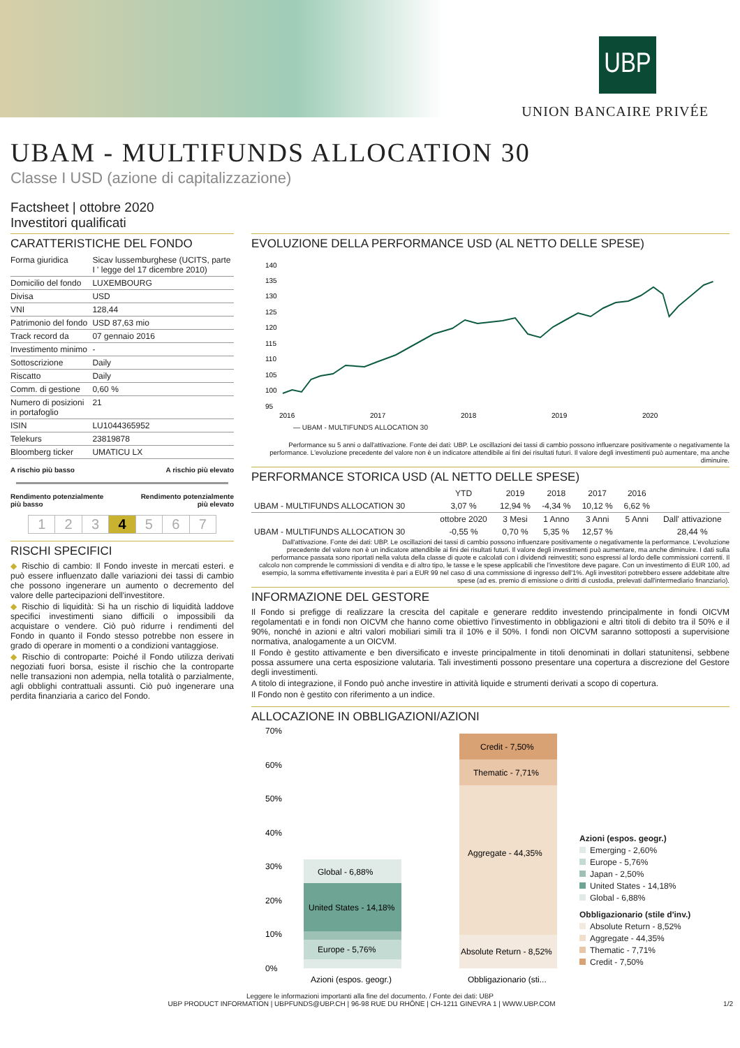UBP
UNION BANCAIRE PRIVÉE
UBAM - MULTIFUNDS ALLOCATION 30
Classe I USD (azione di capitalizzazione)
Factsheet | ottobre 2020
Investitori qualificati
CARATTERISTICHE DEL FONDO
| Forma giuridica | Sicav lussemburghese (UCITS, parte I ' legge del 17 dicembre 2010) |
| Domicilio del fondo | LUXEMBOURG |
| Divisa | USD |
| VNI | 128,44 |
| Patrimonio del fondo | USD 87,63 mio |
| Track record da | 07 gennaio 2016 |
| Investimento minimo | - |
| Sottoscrizione | Daily |
| Riscatto | Daily |
| Comm. di gestione | 0,60 % |
| Numero di posizioni in portafoglio | 21 |
| ISIN | LU1044365952 |
| Telekurs | 23819878 |
| Bloomberg ticker | UMATICU LX |
A rischio più basso A rischio più elevato
Rendimento potenzialmente
più basso Rendimento potenzialmente
più elevato
| 1 | 2 | 3 | 4 | 5 | 6 | 7 |
RISCHI SPECIFICI
◆ Rischio di cambio: Il Fondo investe in mercati esteri. e può essere influenzato dalle variazioni dei tassi di cambio che possono ingenerare un aumento o decremento del valore delle partecipazioni dell'investitore.
◆ Rischio di liquidità: Si ha un rischio di liquidità laddove specifici investimenti siano difficili o impossibili da acquistare o vendere. Ciò può ridurre i rendimenti del Fondo in quanto il Fondo stesso potrebbe non essere in grado di operare in momenti o a condizioni vantaggiose.
◆ Rischio di controparte: Poiché il Fondo utilizza derivati negoziati fuori borsa, esiste il rischio che la controparte nelle transazioni non adempia, nella totalità o parzialmente, agli obblighi contrattuali assunti. Ciò può ingenerare una perdita finanziaria a carico del Fondo.
EVOLUZIONE DELLA PERFORMANCE USD (AL NETTO DELLE SPESE)
140
135
130
125
120
115
110
105
100
95
2016
2017
2018
2019
2020
— UBAM - MULTIFUNDS ALLOCATION 30
Performance su 5 anni o dall'attivazione. Fonte dei dati: UBP. Le oscillazioni dei tassi di cambio possono influenzare positivamente o negativamente la performance. L'evoluzione precedente del valore non è un indicatore attendibile ai fini dei risultati futuri. Il valore degli investimenti può aumentare, ma anche diminuire.
PERFORMANCE STORICA USD (AL NETTO DELLE SPESE)
| | YTD | 2019 | 2018 | 2017 | 2016 | |
| --- | --- | --- | --- | --- | --- | --- |
| UBAM - MULTIFUNDS ALLOCATION 30 | 3,07 % | 12,94 % | -4,34 % | 10,12 % | 6,62 % | |
| | ottobre 2020 | 3 Mesi | 1 Anno | 3 Anni | 5 Anni | Dall' attivazione |
| UBAM - MULTIFUNDS ALLOCATION 30 | -0,55 % | 0,70 % | 5,35 % | 12,57 % | | 28,44 % |
Dall'attivazione. Fonte dei dati: UBP. Le oscillazioni dei tassi di cambio possono influenzare positivamente o negativamente la performance. L'evoluzione precedente del valore non è un indicatore attendibile ai fini dei risultati futuri. Il valore degli investimenti può aumentare, ma anche diminuire. I dati sulla performance passata sono riportati nella valuta della classe di quote e calcolati con i dividendi reinvestiti; sono espressi al lordo delle commissioni correnti. Il calcolo non comprende le commissioni di vendita e di altro tipo, le tasse e le spese applicabili che l'investitore deve pagare. Con un investimento di EUR 100, ad esempio, la somma effettivamente investita è pari a EUR 99 nel caso di una commissione di ingresso dell'1%. Agli investitori potrebbero essere addebitate altre spese (ad es. premio di emissione o diritti di custodia, prelevati dall'intermediario finanziario).
INFORMAZIONE DEL GESTORE
Il Fondo si prefigge di realizzare la crescita del capitale e generare reddito investendo principalmente in fondi OICVM regolamentati e in fondi non OICVM che hanno come obiettivo l'investimento in obbligazioni e altri titoli di debito tra il 50% e il 90%, nonché in azioni e altri valori mobiliari simili tra il 10% e il 50%. I fondi non OICVM saranno sottoposti a supervisione normativa, analogamente a un OICVM.
Il Fondo è gestito attivamente e ben diversificato e investe principalmente in titoli denominati in dollari statunitensi, sebbene possa assumere una certa esposizione valutaria. Tali investimenti possono presentare una copertura a discrezione del Gestore degli investimenti.
A titolo di integrazione, il Fondo può anche investire in attività liquide e strumenti derivati a scopo di copertura.
Il Fondo non è gestito con riferimento a un indice.
ALLOCAZIONE IN OBBLIGAZIONI/AZIONI
70%
60%
50%
40%
30%
20%
10%
0%
Global - 6,88%
United States - 14,18%
Europe - 5,76%
Credit - 7,50%
Thematic - 7,71%
Aggregate - 44,35%
Absolute Return - 8,52%
Azioni (espos. geogr.)
Obbligazionario (sti...
Azioni (espos. geogr.)
Emerging - 2,60%
Europe - 5,76%
Japan - 2,50%
United States - 14,18%
Global - 6,88%
Obbligazionario (stile d'inv.)
Absolute Return - 8,52%
Aggregate - 44,35%
Thematic - 7,71%
Credit - 7,50%
Leggere le informazioni importanti alla fine del documento. / Fonte dei dati: UBP
UBP PRODUCT INFORMATION | UBPFUNDS@UBP.CH | 96-98 RUE DU RHÔNE | CH-1211 GINEVRA 1 | WWW.UBP.COM 1/2